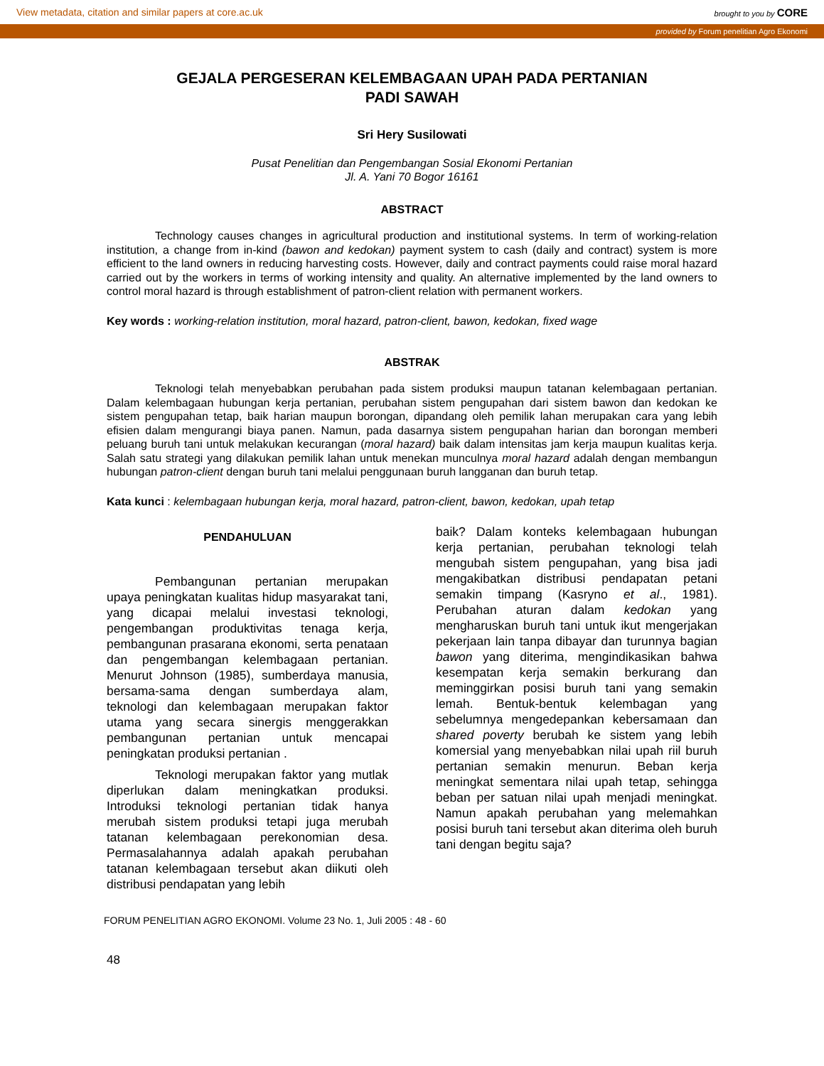View metadata, citation and similar papers at core.ac.uk brought to you by CORE
provided by Forum penelitian Agro Ekonomi
GEJALA PERGESERAN KELEMBAGAAN UPAH PADA PERTANIAN
PADI SAWAH
Sri Hery Susilowati
Pusat Penelitian dan Pengembangan Sosial Ekonomi Pertanian
Jl. A. Yani 70 Bogor 16161
ABSTRACT
Technology causes changes in agricultural production and institutional systems. In term of working-relation institution, a change from in-kind (bawon and kedokan) payment system to cash (daily and contract) system is more efficient to the land owners in reducing harvesting costs. However, daily and contract payments could raise moral hazard carried out by the workers in terms of working intensity and quality. An alternative implemented by the land owners to control moral hazard is through establishment of patron-client relation with permanent workers.
Key words : working-relation institution, moral hazard, patron-client, bawon, kedokan, fixed wage
ABSTRAK
Teknologi telah menyebabkan perubahan pada sistem produksi maupun tatanan kelembagaan pertanian. Dalam kelembagaan hubungan kerja pertanian, perubahan sistem pengupahan dari sistem bawon dan kedokan ke sistem pengupahan tetap, baik harian maupun borongan, dipandang oleh pemilik lahan merupakan cara yang lebih efisien dalam mengurangi biaya panen. Namun, pada dasarnya sistem pengupahan harian dan borongan memberi peluang buruh tani untuk melakukan kecurangan (moral hazard) baik dalam intensitas jam kerja maupun kualitas kerja. Salah satu strategi yang dilakukan pemilik lahan untuk menekan munculnya moral hazard adalah dengan membangun hubungan patron-client dengan buruh tani melalui penggunaan buruh langganan dan buruh tetap.
Kata kunci : kelembagaan hubungan kerja, moral hazard, patron-client, bawon, kedokan, upah tetap
PENDAHULUAN
Pembangunan pertanian merupakan upaya peningkatan kualitas hidup masyarakat tani, yang dicapai melalui investasi teknologi, pengembangan produktivitas tenaga kerja, pembangunan prasarana ekonomi, serta penataan dan pengembangan kelembagaan pertanian. Menurut Johnson (1985), sumberdaya manusia, bersama-sama dengan sumberdaya alam, teknologi dan kelembagaan merupakan faktor utama yang secara sinergis menggerakkan pembangunan pertanian untuk mencapai peningkatan produksi pertanian .
Teknologi merupakan faktor yang mutlak diperlukan dalam meningkatkan produksi. Introduksi teknologi pertanian tidak hanya merubah sistem produksi tetapi juga merubah tatanan kelembagaan perekonomian desa. Permasalahannya adalah apakah perubahan tatanan kelembagaan tersebut akan diikuti oleh distribusi pendapatan yang lebih
baik? Dalam konteks kelembagaan hubungan kerja pertanian, perubahan teknologi telah mengubah sistem pengupahan, yang bisa jadi mengakibatkan distribusi pendapatan petani semakin timpang (Kasryno et al., 1981). Perubahan aturan dalam kedokan yang mengharuskan buruh tani untuk ikut mengerjakan pekerjaan lain tanpa dibayar dan turunnya bagian bawon yang diterima, mengindikasikan bahwa kesempatan kerja semakin berkurang dan meminggirkan posisi buruh tani yang semakin lemah. Bentuk-bentuk kelembagan yang sebelumnya mengedepankan kebersamaan dan shared poverty berubah ke sistem yang lebih komersial yang menyebabkan nilai upah riil buruh pertanian semakin menurun. Beban kerja meningkat sementara nilai upah tetap, sehingga beban per satuan nilai upah menjadi meningkat. Namun apakah perubahan yang melemahkan posisi buruh tani tersebut akan diterima oleh buruh tani dengan begitu saja?
FORUM PENELITIAN AGRO EKONOMI. Volume 23 No. 1, Juli 2005 : 48 - 60
48